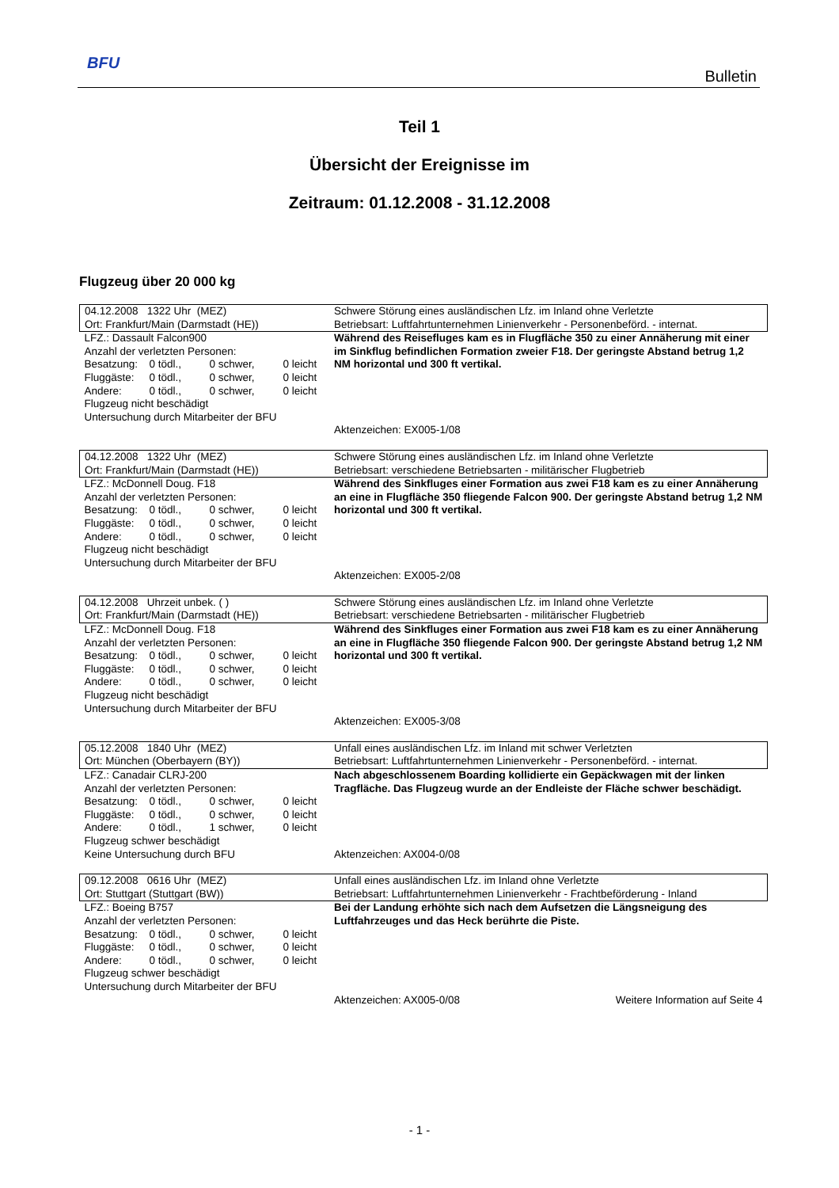BFU
Bulletin
Teil 1
Übersicht der Ereignisse im
Zeitraum: 01.12.2008 - 31.12.2008
Flugzeug über 20 000 kg
| 04.12.2008 1322 Uhr (MEZ) Ort: Frankfurt/Main (Darmstadt (HE)) | Schwere Störung eines ausländischen Lfz. im Inland ohne Verletzte Betriebsart: Luftfahrtunternehmen Linienverkehr - Personenbeförd. - internat. |
| LFZ.: Dassault Falcon900 Anzahl der verletzten Personen: Besatzung: 0 tödl., 0 schwer, 0 leicht Fluggäste: 0 tödl., 0 schwer, 0 leicht Andere: 0 tödl., 0 schwer, 0 leicht Flugzeug nicht beschädigt Untersuchung durch Mitarbeiter der BFU | Während des Reisefluges kam es in Flugfläche 350 zu einer Annäherung mit einer im Sinkflug befindlichen Formation zweier F18. Der geringste Abstand betrug 1,2 NM horizontal und 300 ft vertikal. Aktenzeichen: EX005-1/08 |
| 04.12.2008 1322 Uhr (MEZ) Ort: Frankfurt/Main (Darmstadt (HE)) | Schwere Störung eines ausländischen Lfz. im Inland ohne Verletzte Betriebsart: verschiedene Betriebsarten - militärischer Flugbetrieb |
| LFZ.: McDonnell Doug. F18 Anzahl der verletzten Personen: Besatzung: 0 tödl., 0 schwer, 0 leicht Fluggäste: 0 tödl., 0 schwer, 0 leicht Andere: 0 tödl., 0 schwer, 0 leicht Flugzeug nicht beschädigt Untersuchung durch Mitarbeiter der BFU | Während des Sinkfluges einer Formation aus zwei F18 kam es zu einer Annäherung an eine in Flugfläche 350 fliegende Falcon 900. Der geringste Abstand betrug 1,2 NM horizontal und 300 ft vertikal. Aktenzeichen: EX005-2/08 |
| 04.12.2008 Uhrzeit unbek. ( ) Ort: Frankfurt/Main (Darmstadt (HE)) | Schwere Störung eines ausländischen Lfz. im Inland ohne Verletzte Betriebsart: verschiedene Betriebsarten - militärischer Flugbetrieb |
| LFZ.: McDonnell Doug. F18 Anzahl der verletzten Personen: Besatzung: 0 tödl., 0 schwer, 0 leicht Fluggäste: 0 tödl., 0 schwer, 0 leicht Andere: 0 tödl., 0 schwer, 0 leicht Flugzeug nicht beschädigt Untersuchung durch Mitarbeiter der BFU | Während des Sinkfluges einer Formation aus zwei F18 kam es zu einer Annäherung an eine in Flugfläche 350 fliegende Falcon 900. Der geringste Abstand betrug 1,2 NM horizontal und 300 ft vertikal. Aktenzeichen: EX005-3/08 |
| 05.12.2008 1840 Uhr (MEZ) Ort: München (Oberbayern (BY)) | Unfall eines ausländischen Lfz. im Inland mit schwer Verletzten Betriebsart: Luftfahrtunternehmen Linienverkehr - Personenbeförd. - internat. |
| LFZ.: Canadair CLRJ-200 Anzahl der verletzten Personen: Besatzung: 0 tödl., 0 schwer, 0 leicht Fluggäste: 0 tödl., 0 schwer, 0 leicht Andere: 0 tödl., 1 schwer, 0 leicht Flugzeug schwer beschädigt Keine Untersuchung durch BFU | Nach abgeschlossenem Boarding kollidierte ein Gepäckwagen mit der linken Tragfläche. Das Flugzeug wurde an der Endleiste der Fläche schwer beschädigt. Aktenzeichen: AX004-0/08 |
| 09.12.2008 0616 Uhr (MEZ) Ort: Stuttgart (Stuttgart (BW)) | Unfall eines ausländischen Lfz. im Inland ohne Verletzte Betriebsart: Luftfahrtunternehmen Linienverkehr - Frachtbeförderung - Inland |
| LFZ.: Boeing B757 Anzahl der verletzten Personen: Besatzung: 0 tödl., 0 schwer, 0 leicht Fluggäste: 0 tödl., 0 schwer, 0 leicht Andere: 0 tödl., 0 schwer, 0 leicht Flugzeug schwer beschädigt Untersuchung durch Mitarbeiter der BFU | Bei der Landung erhöhte sich nach dem Aufsetzen die Längsneigung des Luftfahrzeuges und das Heck berührte die Piste. Aktenzeichen: AX005-0/08 Weitere Information auf Seite 4 |
- 1 -